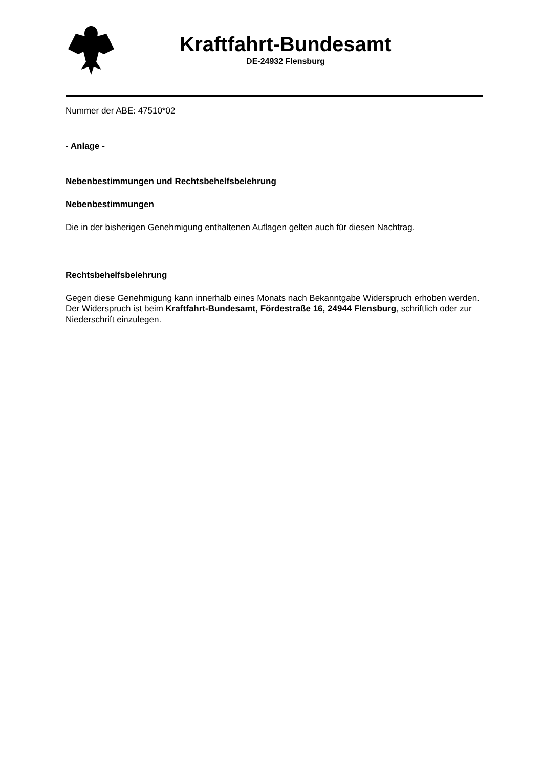Kraftfahrt-Bundesamt
DE-24932 Flensburg
Nummer der ABE: 47510*02
- Anlage -
Nebenbestimmungen und Rechtsbehelfsbelehrung
Nebenbestimmungen
Die in der bisherigen Genehmigung enthaltenen Auflagen gelten auch für diesen Nachtrag.
Rechtsbehelfsbelehrung
Gegen diese Genehmigung kann innerhalb eines Monats nach Bekanntgabe Widerspruch erhoben werden. Der Widerspruch ist beim Kraftfahrt-Bundesamt, Fördestraße 16, 24944 Flensburg, schriftlich oder zur Niederschrift einzulegen.